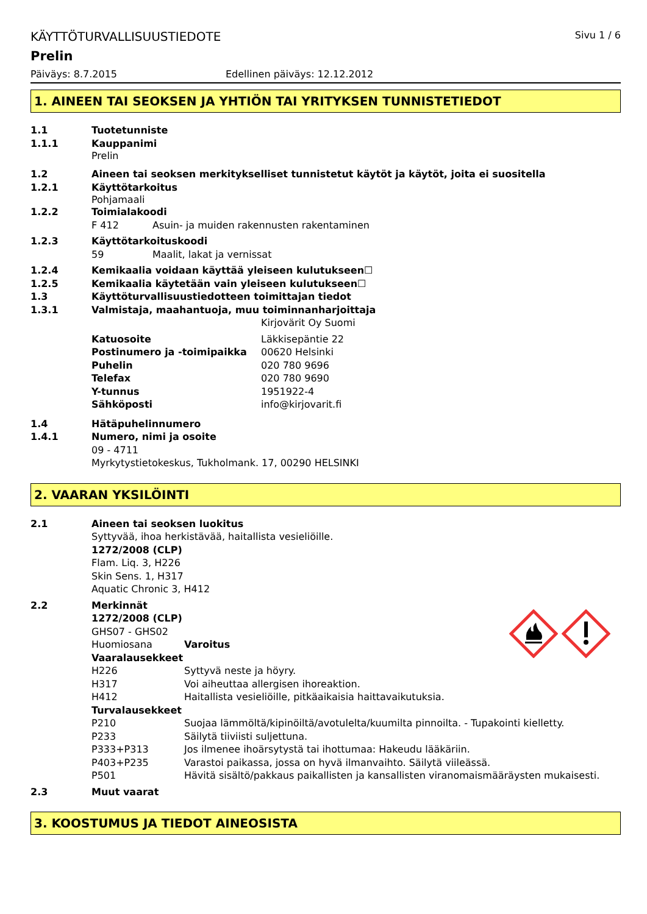KÄYTTÖTURVALLISUUSTIEDOTE
Sivu 1 / 6
Prelin
Päiväys: 8.7.2015 Edellinen päiväys: 12.12.2012
1. AINEEN TAI SEOKSEN JA YHTIÖN TAI YRITYKSEN TUNNISTETIEDOT
1.1 Tuotetunniste
1.1.1 Kauppanimi
Prelin
1.2 Aineen tai seoksen merkitykselliset tunnistetut käytöt ja käytöt, joita ei suositella
1.2.1 Käyttötarkoitus
Pohjamaali
1.2.2 Toimialakoodi
F 412 Asuin- ja muiden rakennusten rakentaminen
1.2.3 Käyttötarkoituskoodi
59 Maalit, lakat ja vernissat
1.2.4 Kemikaalia voidaan käyttää yleiseen kulutukseen☐
1.2.5 Kemikaalia käytetään vain yleiseen kulutukseen☐
1.3 Käyttöturvallisuustiedotteen toimittajan tiedot
1.3.1 Valmistaja, maahantuoja, muu toiminnanharjoittaja
Kirjovärit Oy Suomi
Katuosoite Läkkisepäntie 22
Postinumero ja -toimipaikka 00620 Helsinki
Puhelin 020 780 9696
Telefax 020 780 9690
Y-tunnus 1951922-4
Sähköposti info@kirjovarit.fi
1.4 Hätäpuhelinnumero
1.4.1 Numero, nimi ja osoite
09 - 4711
Myrkytystietokeskus, Tukholmank. 17, 00290 HELSINKI
2. VAARAN YKSILÖINTI
2.1 Aineen tai seoksen luokitus
Syttyvää, ihoa herkistävää, haitallista vesieliöille.
1272/2008 (CLP)
Flam. Liq. 3, H226
Skin Sens. 1, H317
Aquatic Chronic 3, H412
2.2 Merkinnät
1272/2008 (CLP)
GHS07 - GHS02
Huomiosana Varoitus
Vaaralausekkeet
H226 Syttyvä neste ja höyry.
H317 Voi aiheuttaa allergisen ihoreaktion.
H412 Haitallista vesieliöille, pitkäaikaisia haittavaikutuksia.
Turvalausekkeet
P210 Suojaa lämmöltä/kipinöiltä/avotulelta/kuumilta pinnoilta. - Tupakointi kielletty.
P233 Säilytä tiiviisti suljettuna.
P333+P313 Jos ilmenee ihoärsytystä tai ihottumaa: Hakeudu lääkäriin.
P403+P235 Varastoi paikassa, jossa on hyvä ilmanvaihto. Säilytä viileässä.
P501 Hävitä sisältö/pakkaus paikallisten ja kansallisten viranomaismääräysten mukaisesti.
2.3 Muut vaarat
3. KOOSTUMUS JA TIEDOT AINEOSISTA